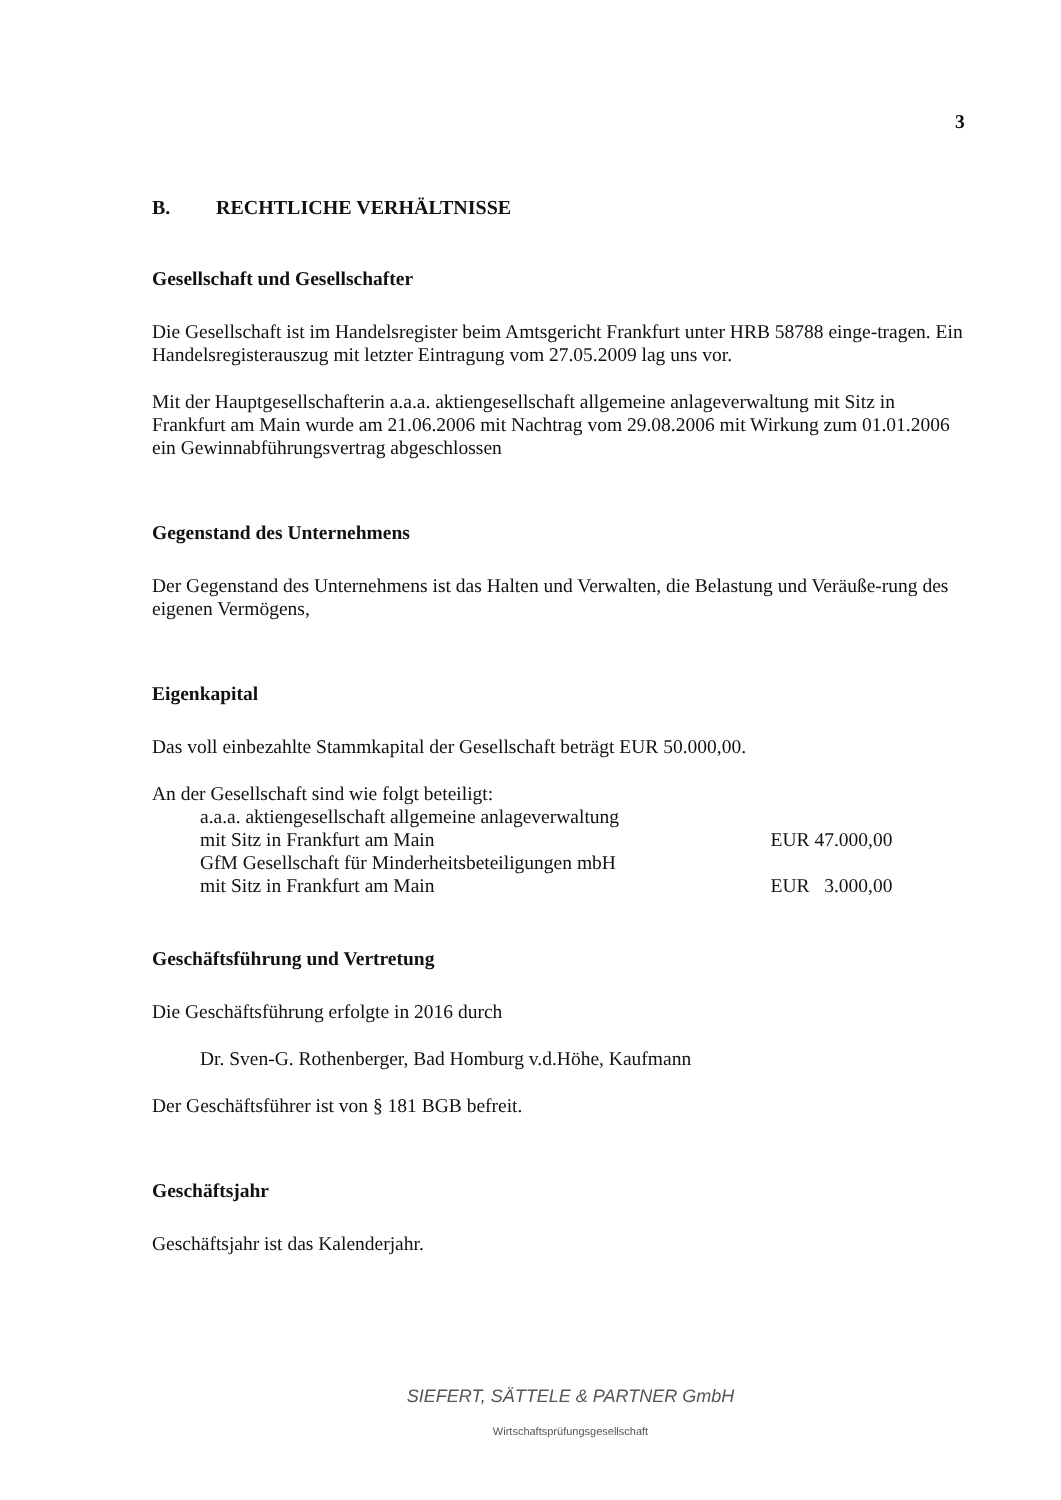3
B. RECHTLICHE VERHÄLTNISSE
Gesellschaft und Gesellschafter
Die Gesellschaft ist im Handelsregister beim Amtsgericht Frankfurt unter HRB 58788 einge-tragen. Ein Handelsregisterauszug mit letzter Eintragung vom 27.05.2009 lag uns vor.
Mit der Hauptgesellschafterin a.a.a. aktiengesellschaft allgemeine anlageverwaltung mit Sitz in Frankfurt am Main wurde am 21.06.2006 mit Nachtrag vom 29.08.2006 mit Wirkung zum 01.01.2006 ein Gewinnabführungsvertrag abgeschlossen
Gegenstand des Unternehmens
Der Gegenstand des Unternehmens ist das Halten und Verwalten, die Belastung und Veräuße-rung des eigenen Vermögens,
Eigenkapital
Das voll einbezahlte Stammkapital der Gesellschaft beträgt EUR 50.000,00.
An der Gesellschaft sind wie folgt beteiligt:
| a.a.a. aktiengesellschaft allgemeine anlageverwaltung | |
| mit Sitz in Frankfurt am Main | EUR 47.000,00 |
| GfM Gesellschaft für Minderheitsbeteiligungen mbH | |
| mit Sitz in Frankfurt am Main | EUR 3.000,00 |
Geschäftsführung und Vertretung
Die Geschäftsführung erfolgte in 2016 durch
Dr. Sven-G. Rothenberger, Bad Homburg v.d.Höhe, Kaufmann
Der Geschäftsführer ist von § 181 BGB befreit.
Geschäftsjahr
Geschäftsjahr ist das Kalenderjahr.
SIEFERT, SÄTTELE & PARTNER GmbH
Wirtschaftsprüfungsgesellschaft